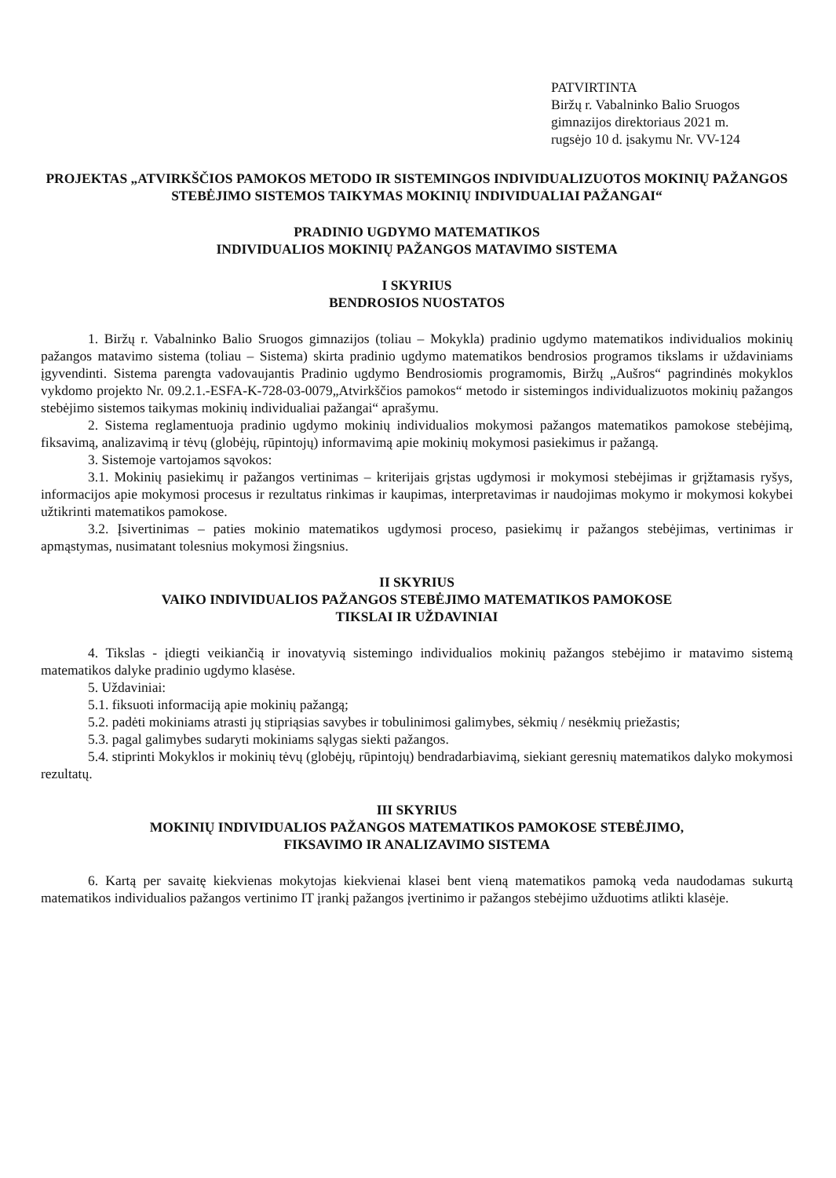PATVIRTINTA
Biržų r. Vabalninko Balio Sruogos
gimnazijos direktoriaus 2021 m.
rugsėjo 10 d. įsakymu Nr. VV-124
PROJEKTAS „ATVIRKŠČIOS PAMOKOS METODO IR SISTEMINGOS INDIVIDUALIZUOTOS MOKINIŲ PAŽANGOS STEBĖJIMO SISTEMOS TAIKYMAS MOKINIŲ INDIVIDUALIAI PAŽANGAI“
PRADINIO UGDYMO MATEMATIKOS
INDIVIDUALIOS MOKINIŲ PAŽANGOS MATAVIMO SISTEMA
I SKYRIUS
BENDROSIOS NUOSTATOS
1. Biržų r. Vabalninko Balio Sruogos gimnazijos (toliau – Mokykla) pradinio ugdymo matematikos individualios mokinių pažangos matavimo sistema (toliau – Sistema) skirta pradinio ugdymo matematikos bendrosios programos tikslams ir uždaviniams įgyvendinti. Sistema parengta vadovaujantis Pradinio ugdymo Bendrosiomis programomis, Biržų „Aušros“ pagrindinės mokyklos vykdomo projekto Nr. 09.2.1.-ESFA-K-728-03-0079„Atvirkščios pamokos“ metodo ir sistemingos individualizuotos mokinių pažangos stebėjimo sistemos taikymas mokinių individualiai pažangai“ aprašymu.
2. Sistema reglamentuoja pradinio ugdymo mokinių individualios mokymosi pažangos matematikos pamokose stebėjimą, fiksavimą, analizavimą ir tėvų (globėjų, rūpintojų) informavimą apie mokinių mokymosi pasiekimus ir pažangą.
3. Sistemoje vartojamos sąvokos:
3.1. Mokinių pasiekimų ir pažangos vertinimas – kriterijais grįstas ugdymosi ir mokymosi stebėjimas ir grįžtamasis ryšys, informacijos apie mokymosi procesus ir rezultatus rinkimas ir kaupimas, interpretavimas ir naudojimas mokymo ir mokymosi kokybei užtikrinti matematikos pamokose.
3.2. Įsivertinimas – paties mokinio matematikos ugdymosi proceso, pasiekimų ir pažangos stebėjimas, vertinimas ir apmąstymas, nusimatant tolesnius mokymosi žingsnius.
II SKYRIUS
VAIKO INDIVIDUALIOS PAŽANGOS STEBĖJIMO MATEMATIKOS PAMOKOSE
TIKSLAI IR UŽDAVINIAI
4. Tikslas - įdiegti veikiančią ir inovatyvią sistemingo individualios mokinių pažangos stebėjimo ir matavimo sistemą matematikos dalyke pradinio ugdymo klasėse.
5. Uždaviniai:
5.1. fiksuoti informaciją apie mokinių pažangą;
5.2. padėti mokiniams atrasti jų stipriąsias savybes ir tobulinimosi galimybes, sėkmių / nesėkmių priežastis;
5.3. pagal galimybes sudaryti mokiniams sąlygas siekti pažangos.
5.4. stiprinti Mokyklos ir mokinių tėvų (globėjų, rūpintojų) bendradarbiavimą, siekiant geresnių matematikos dalyko mokymosi rezultatų.
III SKYRIUS
MOKINIŲ INDIVIDUALIOS PAŽANGOS MATEMATIKOS PAMOKOSE STEBĖJIMO,
FIKSAVIMO IR ANALIZAVIMO SISTEMA
6. Kartą per savaitę kiekvienas mokytojas kiekvienai klasei bent vieną matematikos pamoką veda naudodamas sukurtą matematikos individualios pažangos vertinimo IT įrankį pažangos įvertinimo ir pažangos stebėjimo užduotims atlikti klasėje.